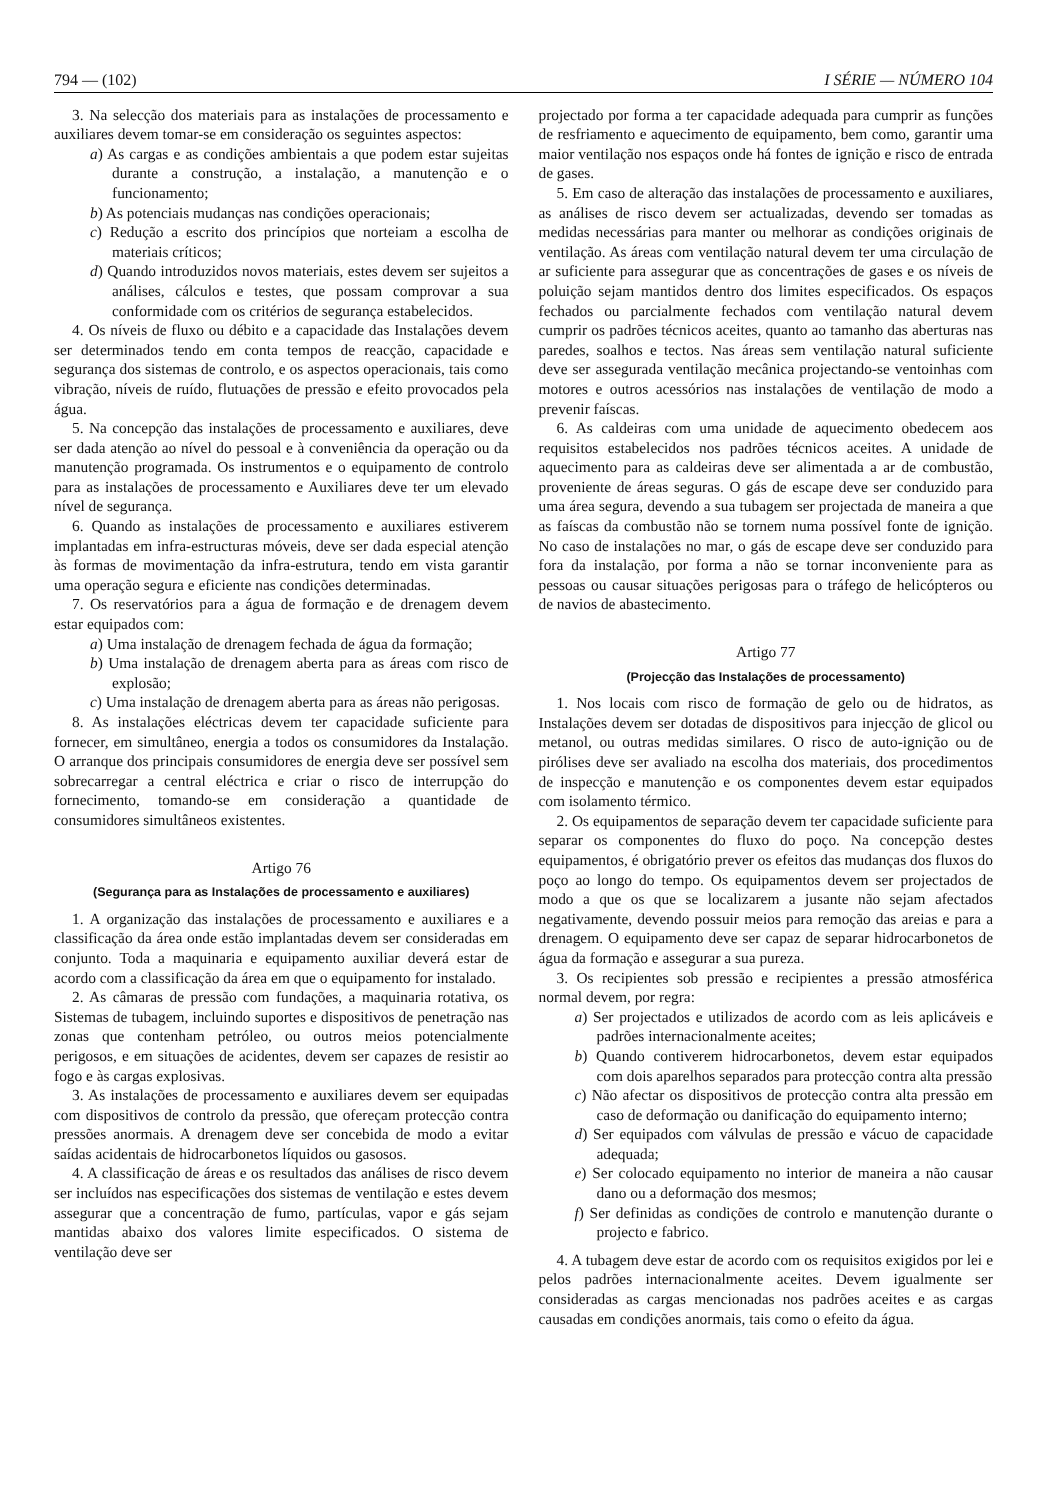794 — (102) I SÉRIE — NÚMERO 104
3. Na selecção dos materiais para as instalações de processamento e auxiliares devem tomar-se em consideração os seguintes aspectos:
a) As cargas e as condições ambientais a que podem estar sujeitas durante a construção, a instalação, a manutenção e o funcionamento;
b) As potenciais mudanças nas condições operacionais;
c) Redução a escrito dos princípios que norteiam a escolha de materiais críticos;
d) Quando introduzidos novos materiais, estes devem ser sujeitos a análises, cálculos e testes, que possam comprovar a sua conformidade com os critérios de segurança estabelecidos.
4. Os níveis de fluxo ou débito e a capacidade das Instalações devem ser determinados tendo em conta tempos de reacção, capacidade e segurança dos sistemas de controlo, e os aspectos operacionais, tais como vibração, níveis de ruído, flutuações de pressão e efeito provocados pela água.
5. Na concepção das instalações de processamento e auxiliares, deve ser dada atenção ao nível do pessoal e à conveniência da operação ou da manutenção programada. Os instrumentos e o equipamento de controlo para as instalações de processamento e Auxiliares deve ter um elevado nível de segurança.
6. Quando as instalações de processamento e auxiliares estiverem implantadas em infra-estructuras móveis, deve ser dada especial atenção às formas de movimentação da infra-estrutura, tendo em vista garantir uma operação segura e eficiente nas condições determinadas.
7. Os reservatórios para a água de formação e de drenagem devem estar equipados com:
a) Uma instalação de drenagem fechada de água da formação;
b) Uma instalação de drenagem aberta para as áreas com risco de explosão;
c) Uma instalação de drenagem aberta para as áreas não perigosas.
8. As instalações eléctricas devem ter capacidade suficiente para fornecer, em simultâneo, energia a todos os consumidores da Instalação. O arranque dos principais consumidores de energia deve ser possível sem sobrecarregar a central eléctrica e criar o risco de interrupção do fornecimento, tomando-se em consideração a quantidade de consumidores simultâneos existentes.
Artigo 76
(Segurança para as Instalações de processamento e auxiliares)
1. A organização das instalações de processamento e auxiliares e a classificação da área onde estão implantadas devem ser consideradas em conjunto. Toda a maquinaria e equipamento auxiliar deverá estar de acordo com a classificação da área em que o equipamento for instalado.
2. As câmaras de pressão com fundações, a maquinaria rotativa, os Sistemas de tubagem, incluindo suportes e dispositivos de penetração nas zonas que contenham petróleo, ou outros meios potencialmente perigosos, e em situações de acidentes, devem ser capazes de resistir ao fogo e às cargas explosivas.
3. As instalações de processamento e auxiliares devem ser equipadas com dispositivos de controlo da pressão, que ofereçam protecção contra pressões anormais. A drenagem deve ser concebida de modo a evitar saídas acidentais de hidrocarbonetos líquidos ou gasosos.
4. A classificação de áreas e os resultados das análises de risco devem ser incluídos nas especificações dos sistemas de ventilação e estes devem assegurar que a concentração de fumo, partículas, vapor e gás sejam mantidas abaixo dos valores limite especificados. O sistema de ventilação deve ser
projectado por forma a ter capacidade adequada para cumprir as funções de resfriamento e aquecimento de equipamento, bem como, garantir uma maior ventilação nos espaços onde há fontes de ignição e risco de entrada de gases.
5. Em caso de alteração das instalações de processamento e auxiliares, as análises de risco devem ser actualizadas, devendo ser tomadas as medidas necessárias para manter ou melhorar as condições originais de ventilação. As áreas com ventilação natural devem ter uma circulação de ar suficiente para assegurar que as concentrações de gases e os níveis de poluição sejam mantidos dentro dos limites especificados. Os espaços fechados ou parcialmente fechados com ventilação natural devem cumprir os padrões técnicos aceites, quanto ao tamanho das aberturas nas paredes, soalhos e tectos. Nas áreas sem ventilação natural suficiente deve ser assegurada ventilação mecânica projectando-se ventoinhas com motores e outros acessórios nas instalações de ventilação de modo a prevenir faíscas.
6. As caldeiras com uma unidade de aquecimento obedecem aos requisitos estabelecidos nos padrões técnicos aceites. A unidade de aquecimento para as caldeiras deve ser alimentada a ar de combustão, proveniente de áreas seguras. O gás de escape deve ser conduzido para uma área segura, devendo a sua tubagem ser projectada de maneira a que as faíscas da combustão não se tornem numa possível fonte de ignição. No caso de instalações no mar, o gás de escape deve ser conduzido para fora da instalação, por forma a não se tornar inconveniente para as pessoas ou causar situações perigosas para o tráfego de helicópteros ou de navios de abastecimento.
Artigo 77
(Projecção das Instalações de processamento)
1. Nos locais com risco de formação de gelo ou de hidratos, as Instalações devem ser dotadas de dispositivos para injecção de glicol ou metanol, ou outras medidas similares. O risco de auto-ignição ou de pirólises deve ser avaliado na escolha dos materiais, dos procedimentos de inspecção e manutenção e os componentes devem estar equipados com isolamento térmico.
2. Os equipamentos de separação devem ter capacidade suficiente para separar os componentes do fluxo do poço. Na concepção destes equipamentos, é obrigatório prever os efeitos das mudanças dos fluxos do poço ao longo do tempo. Os equipamentos devem ser projectados de modo a que os que se localizarem a jusante não sejam afectados negativamente, devendo possuir meios para remoção das areias e para a drenagem. O equipamento deve ser capaz de separar hidrocarbonetos de água da formação e assegurar a sua pureza.
3. Os recipientes sob pressão e recipientes a pressão atmosférica normal devem, por regra:
a) Ser projectados e utilizados de acordo com as leis aplicáveis e padrões internacionalmente aceites;
b) Quando contiverem hidrocarbonetos, devem estar equipados com dois aparelhos separados para protecção contra alta pressão
c) Não afectar os dispositivos de protecção contra alta pressão em caso de deformação ou danificação do equipamento interno;
d) Ser equipados com válvulas de pressão e vácuo de capacidade adequada;
e) Ser colocado equipamento no interior de maneira a não causar dano ou a deformação dos mesmos;
f) Ser definidas as condições de controlo e manutenção durante o projecto e fabrico.
4. A tubagem deve estar de acordo com os requisitos exigidos por lei e pelos padrões internacionalmente aceites. Devem igualmente ser consideradas as cargas mencionadas nos padrões aceites e as cargas causadas em condições anormais, tais como o efeito da água.